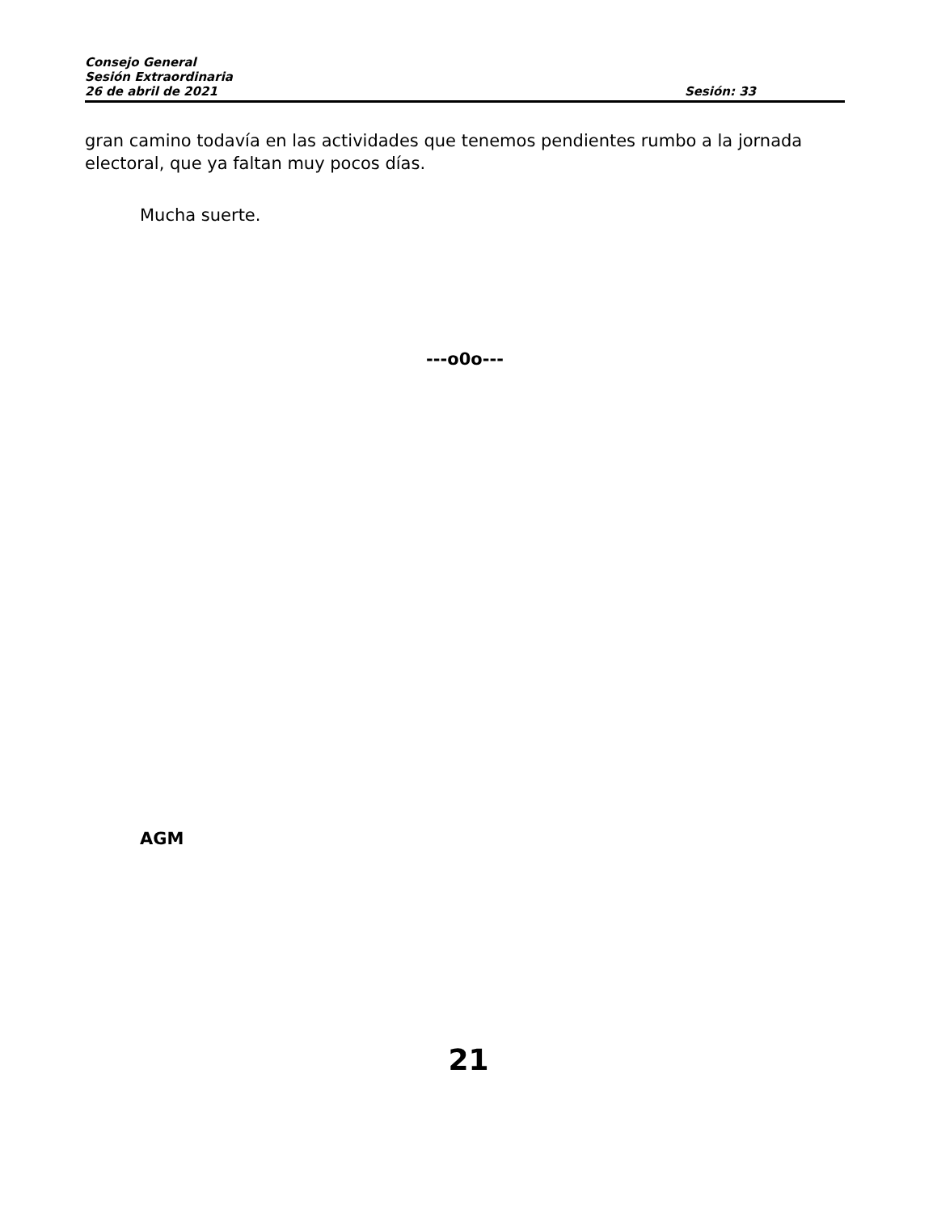Consejo General
Sesión Extraordinaria
26 de abril de 2021 Sesión: 33
gran camino todavía en las actividades que tenemos pendientes rumbo a la jornada electoral, que ya faltan muy pocos días.
Mucha suerte.
---o0o---
AGM
21